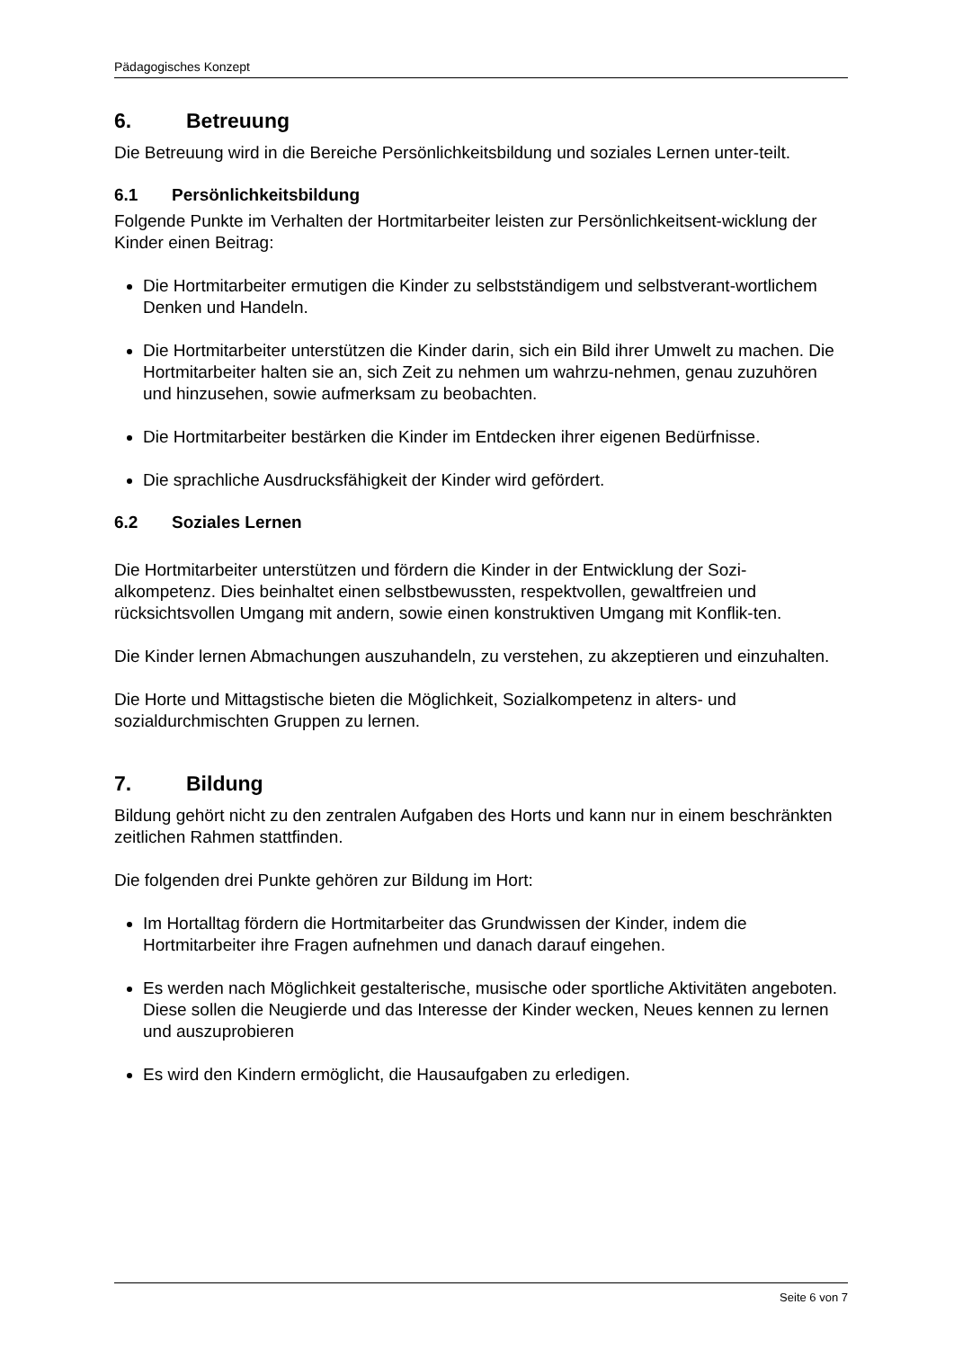Pädagogisches Konzept
6. Betreuung
Die Betreuung wird in die Bereiche Persönlichkeitsbildung und soziales Lernen unter-teilt.
6.1 Persönlichkeitsbildung
Folgende Punkte im Verhalten der Hortmitarbeiter leisten zur Persönlichkeitsent-wicklung der Kinder einen Beitrag:
Die Hortmitarbeiter ermutigen die Kinder zu selbstständigem und selbstverant-wortlichem Denken und Handeln.
Die Hortmitarbeiter unterstützen die Kinder darin, sich ein Bild ihrer Umwelt zu machen. Die Hortmitarbeiter halten sie an, sich Zeit zu nehmen um wahrzu-nehmen, genau zuzuhören und hinzusehen, sowie aufmerksam zu beobachten.
Die Hortmitarbeiter bestärken die Kinder im Entdecken ihrer eigenen Bedürfnisse.
Die sprachliche Ausdrucksfähigkeit der Kinder wird gefördert.
6.2 Soziales Lernen
Die Hortmitarbeiter unterstützen und fördern die Kinder in der Entwicklung der Sozi-alkompetenz. Dies beinhaltet einen selbstbewussten, respektvollen, gewaltfreien und rücksichtsvollen Umgang mit andern, sowie einen konstruktiven Umgang mit Konflik-ten.
Die Kinder lernen Abmachungen auszuhandeln, zu verstehen, zu akzeptieren und einzuhalten.
Die Horte und Mittagstische bieten die Möglichkeit, Sozialkompetenz in alters- und sozialdurchmischten Gruppen zu lernen.
7. Bildung
Bildung gehört nicht zu den zentralen Aufgaben des Horts und kann nur in einem beschränkten zeitlichen Rahmen stattfinden.
Die folgenden drei Punkte gehören zur Bildung im Hort:
Im Hortalltag fördern die Hortmitarbeiter das Grundwissen der Kinder, indem die Hortmitarbeiter ihre Fragen aufnehmen und danach darauf eingehen.
Es werden nach Möglichkeit gestalterische, musische oder sportliche Aktivitäten angeboten. Diese sollen die Neugierde und das Interesse der Kinder wecken, Neues kennen zu lernen und auszuprobieren
Es wird den Kindern ermöglicht, die Hausaufgaben zu erledigen.
Seite 6 von 7